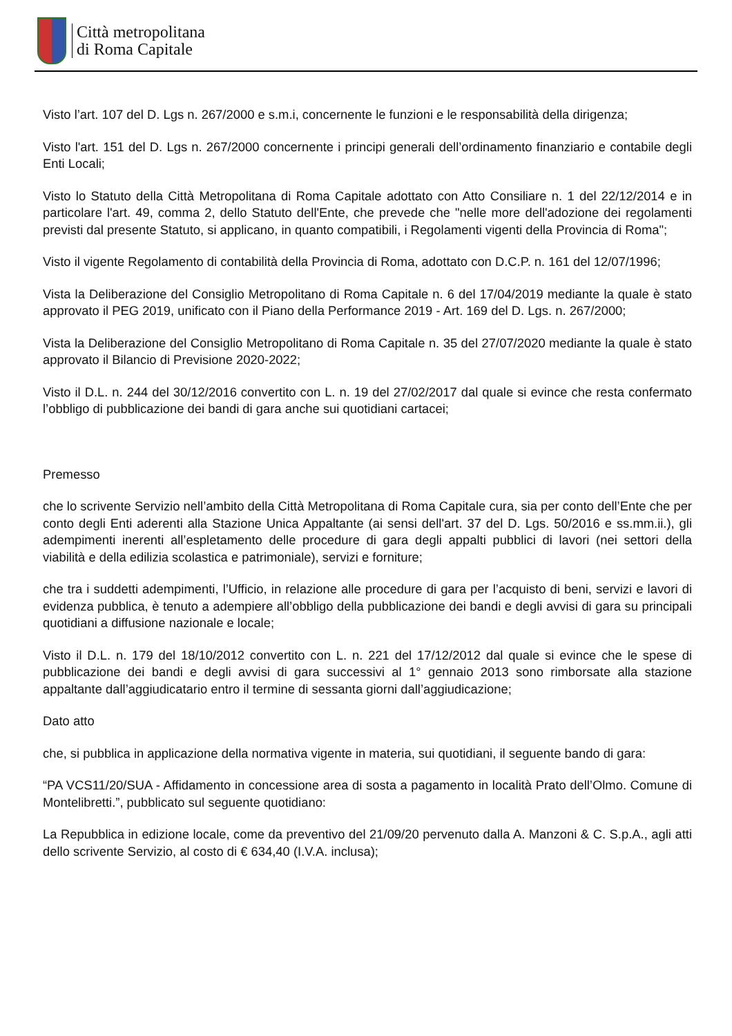Città metropolitana
di Roma Capitale
Visto l’art. 107 del D. Lgs n. 267/2000 e s.m.i, concernente le funzioni e le responsabilità della dirigenza;
Visto l'art. 151 del D. Lgs n. 267/2000 concernente i principi generali dell’ordinamento finanziario e contabile degli Enti Locali;
Visto lo Statuto della Città Metropolitana di Roma Capitale adottato con Atto Consiliare n. 1 del 22/12/2014 e in particolare l'art. 49, comma 2, dello Statuto dell'Ente, che prevede che "nelle more dell'adozione dei regolamenti previsti dal presente Statuto, si applicano, in quanto compatibili, i Regolamenti vigenti della Provincia di Roma";
Visto il vigente Regolamento di contabilità della Provincia di Roma, adottato con D.C.P. n. 161 del 12/07/1996;
Vista la Deliberazione del Consiglio Metropolitano di Roma Capitale n. 6 del 17/04/2019 mediante la quale è stato approvato il PEG 2019, unificato con il Piano della Performance 2019 - Art. 169 del D. Lgs. n. 267/2000;
Vista la Deliberazione del Consiglio Metropolitano di Roma Capitale n. 35 del 27/07/2020 mediante la quale è stato approvato il Bilancio di Previsione 2020-2022;
Visto il D.L. n. 244 del 30/12/2016 convertito con L. n. 19 del 27/02/2017 dal quale si evince che resta confermato l’obbligo di pubblicazione dei bandi di gara anche sui quotidiani cartacei;
Premesso
che lo scrivente Servizio nell’ambito della Città Metropolitana di Roma Capitale cura, sia per conto dell’Ente che per conto degli Enti aderenti alla Stazione Unica Appaltante (ai sensi dell'art. 37 del D. Lgs. 50/2016 e ss.mm.ii.), gli adempimenti inerenti all’espletamento delle procedure di gara degli appalti pubblici di lavori (nei settori della viabilità e della edilizia scolastica e patrimoniale), servizi e forniture;
che tra i suddetti adempimenti, l’Ufficio, in relazione alle procedure di gara per l’acquisto di beni, servizi e lavori di evidenza pubblica, è tenuto a adempiere all’obbligo della pubblicazione dei bandi e degli avvisi di gara su principali quotidiani a diffusione nazionale e locale;
Visto il D.L. n. 179 del 18/10/2012 convertito con L. n. 221 del 17/12/2012 dal quale si evince che le spese di pubblicazione dei bandi e degli avvisi di gara successivi al 1° gennaio 2013 sono rimborsate alla stazione appaltante dall’aggiudicatario entro il termine di sessanta giorni dall’aggiudicazione;
Dato atto
che, si pubblica in applicazione della normativa vigente in materia, sui quotidiani, il seguente bando di gara:
“PA VCS11/20/SUA - Affidamento in concessione area di sosta a pagamento in località Prato dell’Olmo. Comune di Montelibretti.”, pubblicato sul seguente quotidiano:
La Repubblica in edizione locale, come da preventivo del 21/09/20 pervenuto dalla A. Manzoni & C. S.p.A., agli atti dello scrivente Servizio, al costo di € 634,40 (I.V.A. inclusa);